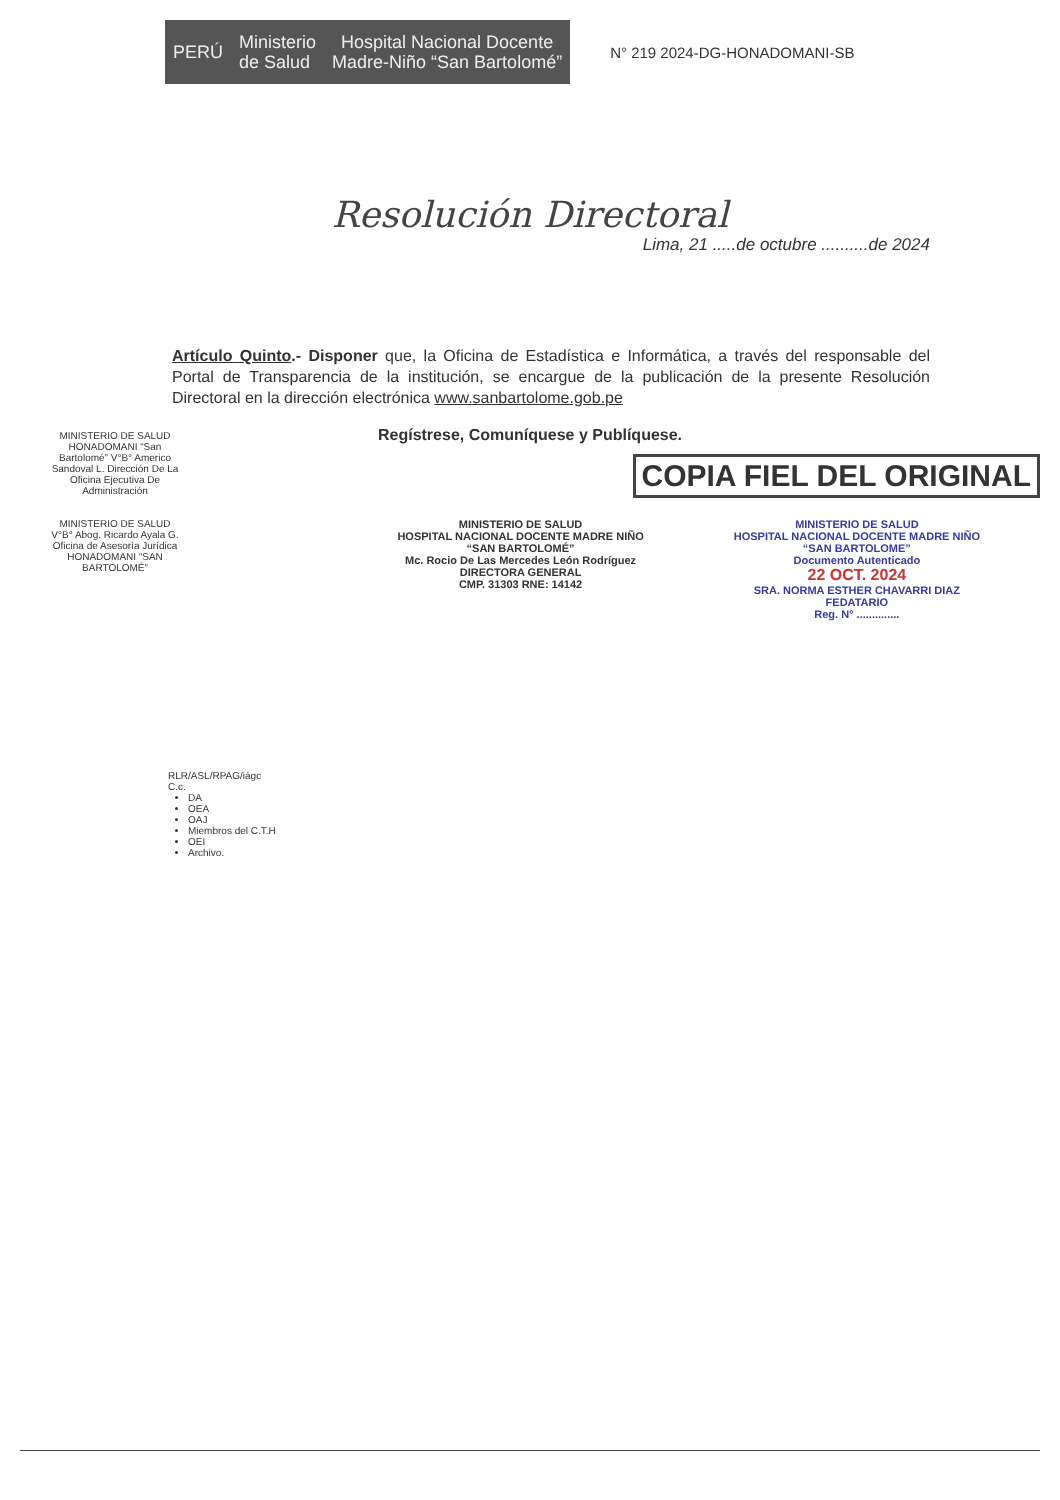PERÚ
Ministerio
de Salud
Hospital Nacional Docente
Madre-Niño “San Bartolomé”
N° 219 2024-DG-HONADOMANI-SB
Resolución Directoral
Lima, 21 .....de octubre ..........de 2024
Artículo Quinto.- Disponer que, la Oficina de Estadística e Informática, a través del responsable del Portal de Transparencia de la institución, se encargue de la publicación de la presente Resolución Directoral en la dirección electrónica www.sanbartolome.gob.pe
Regístrese, Comuníquese y Publíquese.
COPIA FIEL DEL ORIGINAL
MINISTERIO DE SALUD
HOSPITAL NACIONAL DOCENTE MADRE NIÑO
“SAN BARTOLOMÉ”
Mc. Rocio De Las Mercedes León Rodríguez
DIRECTORA GENERAL
CMP. 31303 RNE: 14142
MINISTERIO DE SALUD
HOSPITAL NACIONAL DOCENTE MADRE NIÑO
“SAN BARTOLOME”
Documento Autenticado
22 OCT. 2024
SRA. NORMA ESTHER CHAVARRI DIAZ
FEDATARIO
Reg. N° ..............
MINISTERIO DE SALUD HONADOMANI “San Bartolomé” V°B° Americo Sandoval L. Dirección De La Oficina Ejecutiva De Administración
MINISTERIO DE SALUD V°B° Abog. Ricardo Ayala G. Oficina de Asesoría Jurídica HONADOMANI “SAN BARTOLOMÉ”
RLR/ASL/RPAG/iágc
C.c.
DA
OEA
OAJ
Miembros del C.T.H
OEI
Archivo.